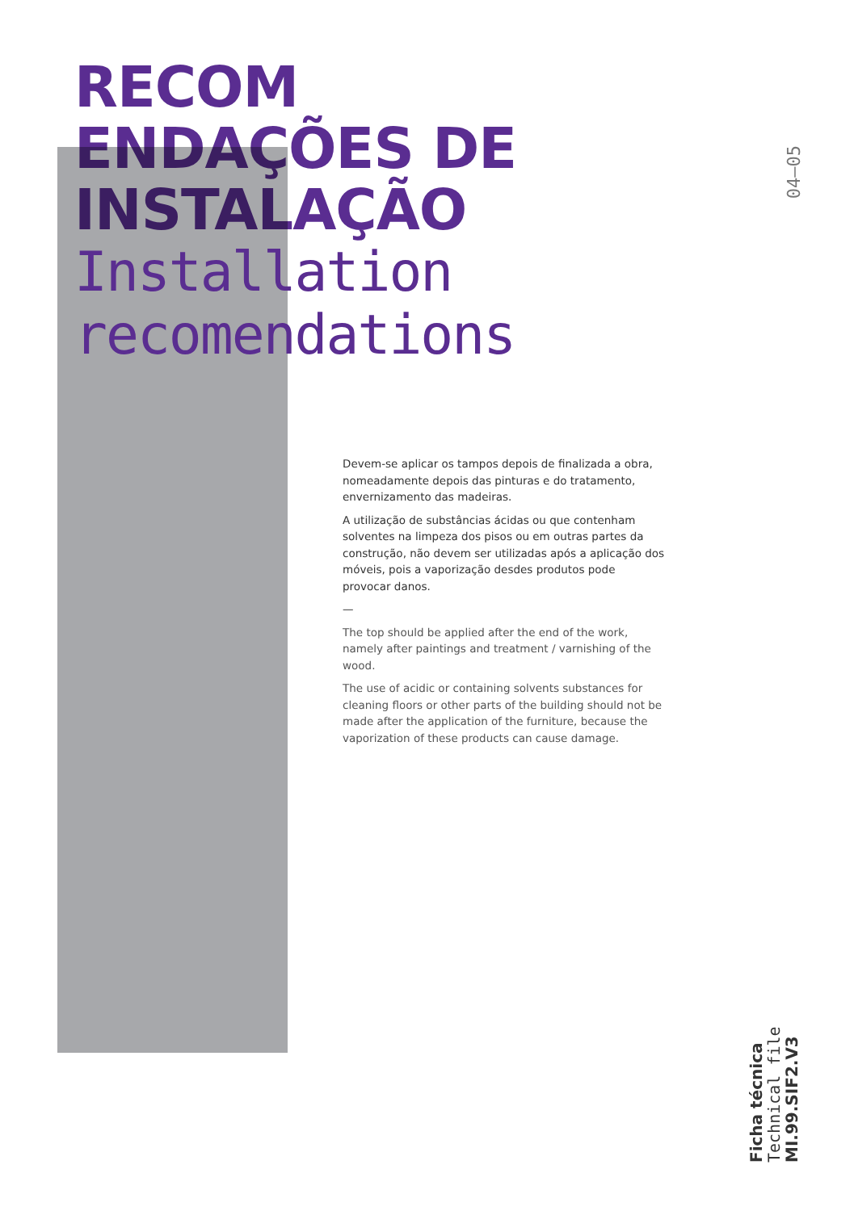RECOM
ENDAÇÕES DE
INSTALAÇÃO
Installation
recomendations
04—05
Devem-se aplicar os tampos depois de finalizada a obra, nomeadamente depois das pinturas e do tratamento, envernizamento das madeiras.
A utilização de substâncias ácidas ou que contenham solventes na limpeza dos pisos ou em outras partes da construção, não devem ser utilizadas após a aplicação dos móveis, pois a vaporização desdes produtos pode provocar danos.
—
The top should be applied after the end of the work, namely after paintings and treatment / varnishing of the wood.
The use of acidic or containing solvents substances for cleaning floors or other parts of the building should not be made after the application of the furniture, because the vaporization of these products can cause damage.
Ficha técnica
Technical file
MI.99.SIF2.V3